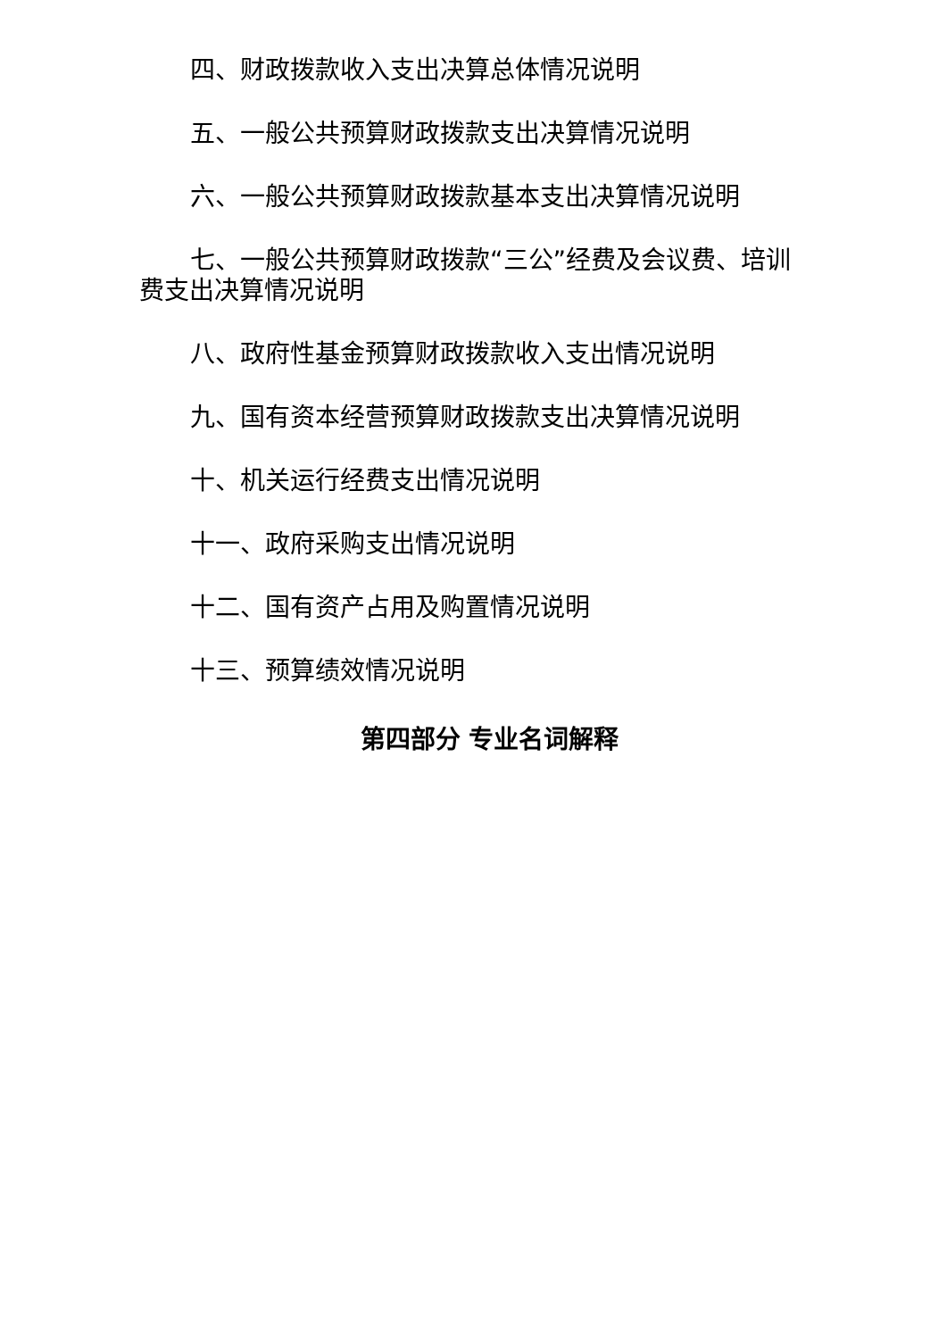四、财政拨款收入支出决算总体情况说明
五、一般公共预算财政拨款支出决算情况说明
六、一般公共预算财政拨款基本支出决算情况说明
七、一般公共预算财政拨款“三公”经费及会议费、培训费支出决算情况说明
八、政府性基金预算财政拨款收入支出情况说明
九、国有资本经营预算财政拨款支出决算情况说明
十、机关运行经费支出情况说明
十一、政府采购支出情况说明
十二、国有资产占用及购置情况说明
十三、预算绩效情况说明
第四部分 专业名词解释